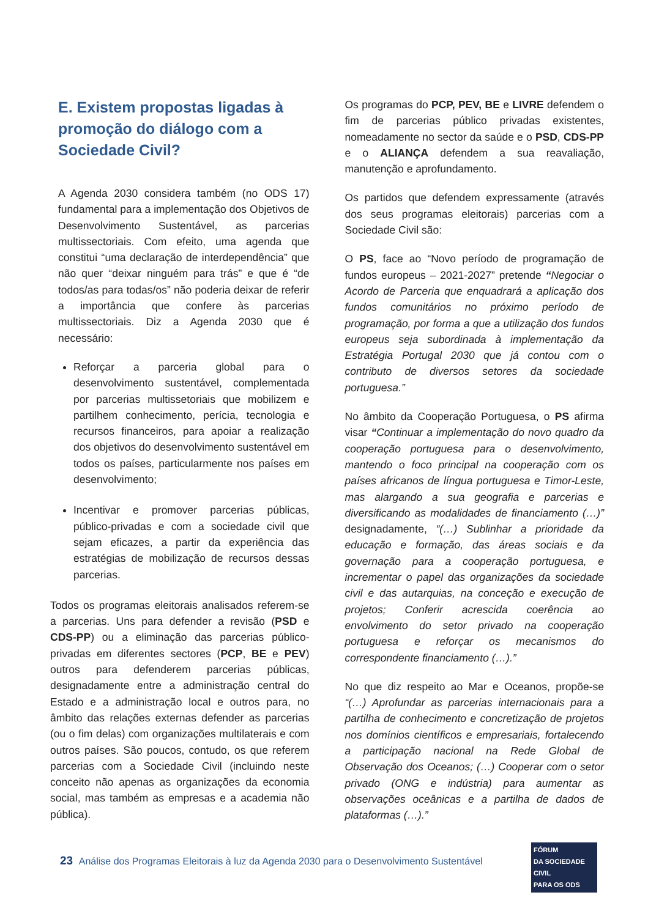E. Existem propostas ligadas à promoção do diálogo com a Sociedade Civil?
A Agenda 2030 considera também (no ODS 17) fundamental para a implementação dos Objetivos de Desenvolvimento Sustentável, as parcerias multissectoriais. Com efeito, uma agenda que constitui “uma declaração de interdependência” que não quer “deixar ninguém para trás” e que é “de todos/as para todas/os” não poderia deixar de referir a importância que confere às parcerias multissectoriais. Diz a Agenda 2030 que é necessário:
Reforçar a parceria global para o desenvolvimento sustentável, complementada por parcerias multissetoriais que mobilizem e partilhem conhecimento, perícia, tecnologia e recursos financeiros, para apoiar a realização dos objetivos do desenvolvimento sustentável em todos os países, particularmente nos países em desenvolvimento;
Incentivar e promover parcerias públicas, público-privadas e com a sociedade civil que sejam eficazes, a partir da experiência das estratégias de mobilização de recursos dessas parcerias.
Todos os programas eleitorais analisados referem-se a parcerias. Uns para defender a revisão (PSD e CDS-PP) ou a eliminação das parcerias público-privadas em diferentes sectores (PCP, BE e PEV) outros para defenderem parcerias públicas, designadamente entre a administração central do Estado e a administração local e outros para, no âmbito das relações externas defender as parcerias (ou o fim delas) com organizações multilaterais e com outros países. São poucos, contudo, os que referem parcerias com a Sociedade Civil (incluindo neste conceito não apenas as organizações da economia social, mas também as empresas e a academia não pública).
Os programas do PCP, PEV, BE e LIVRE defendem o fim de parcerias público privadas existentes, nomeadamente no sector da saúde e o PSD, CDS-PP e o ALIANÇA defendem a sua reavaliação, manutenção e aprofundamento.
Os partidos que defendem expressamente (através dos seus programas eleitorais) parcerias com a Sociedade Civil são:
O PS, face ao “Novo período de programação de fundos europeus – 2021-2027” pretende “Negociar o Acordo de Parceria que enquadrará a aplicação dos fundos comunitários no próximo período de programação, por forma a que a utilização dos fundos europeus seja subordinada à implementação da Estratégia Portugal 2030 que já contou com o contributo de diversos setores da sociedade portuguesa.”
No âmbito da Cooperação Portuguesa, o PS afirma visar “Continuar a implementação do novo quadro da cooperação portuguesa para o desenvolvimento, mantendo o foco principal na cooperação com os países africanos de língua portuguesa e Timor-Leste, mas alargando a sua geografia e parcerias e diversificando as modalidades de financiamento (…)” designadamente, “(…) Sublinhar a prioridade da educação e formação, das áreas sociais e da governação para a cooperação portuguesa, e incrementar o papel das organizações da sociedade civil e das autarquias, na conceção e execução de projetos; Conferir acrescida coerência ao envolvimento do setor privado na cooperação portuguesa e reforçar os mecanismos do correspondente financiamento (…).”
No que diz respeito ao Mar e Oceanos, propõe-se “(…) Aprofundar as parcerias internacionais para a partilha de conhecimento e concretização de projetos nos domínios científicos e empresariais, fortalecendo a participação nacional na Rede Global de Observação dos Oceanos; (…) Cooperar com o setor privado (ONG e indústria) para aumentar as observações oceânicas e a partilha de dados de plataformas (…).”
23 Análise dos Programas Eleitorais à luz da Agenda 2030 para o Desenvolvimento Sustentável
FÓRUM
DA SOCIEDADE CIVIL
PARA OS ODS